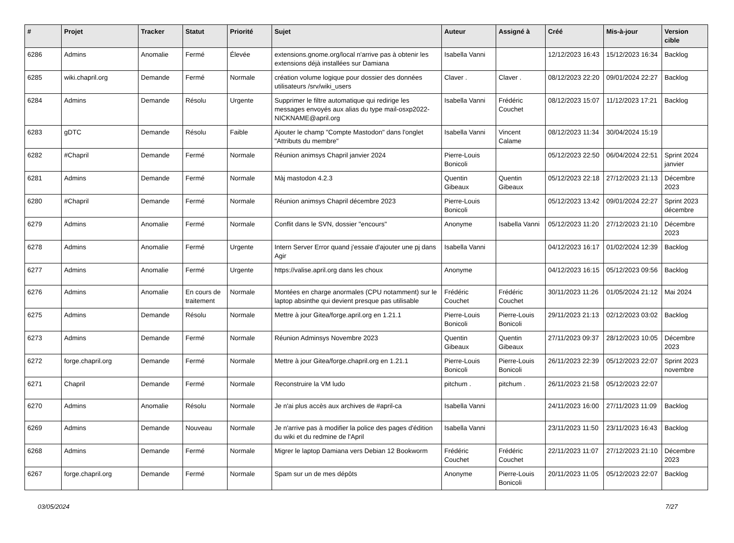| # | Projet | Tracker | Statut | Priorité | Sujet | Auteur | Assigné à | Créé | Mis-à-jour | Version cible |
| --- | --- | --- | --- | --- | --- | --- | --- | --- | --- | --- |
| 6286 | Admins | Anomalie | Fermé | Élevée | extensions.gnome.org/local n'arrive pas à obtenir les extensions déjà installées sur Damiana | Isabella Vanni | | 12/12/2023 16:43 | 15/12/2023 16:34 | Backlog |
| 6285 | wiki.chapril.org | Demande | Fermé | Normale | création volume logique pour dossier des données utilisateurs /srv/wiki_users | Claver . | Claver . | 08/12/2023 22:20 | 09/01/2024 22:27 | Backlog |
| 6284 | Admins | Demande | Résolu | Urgente | Supprimer le filtre automatique qui redirige les messages envoyés aux alias du type mail-osxp2022-NICKNAME@april.org | Isabella Vanni | Frédéric Couchet | 08/12/2023 15:07 | 11/12/2023 17:21 | Backlog |
| 6283 | gDTC | Demande | Résolu | Faible | Ajouter le champ "Compte Mastodon" dans l'onglet "Attributs du membre" | Isabella Vanni | Vincent Calame | 08/12/2023 11:34 | 30/04/2024 15:19 | |
| 6282 | #Chapril | Demande | Fermé | Normale | Réunion animsys Chapril janvier 2024 | Pierre-Louis Bonicoli | | 05/12/2023 22:50 | 06/04/2024 22:51 | Sprint 2024 janvier |
| 6281 | Admins | Demande | Fermé | Normale | Màj mastodon 4.2.3 | Quentin Gibeaux | Quentin Gibeaux | 05/12/2023 22:18 | 27/12/2023 21:13 | Décembre 2023 |
| 6280 | #Chapril | Demande | Fermé | Normale | Réunion animsys Chapril décembre 2023 | Pierre-Louis Bonicoli | | 05/12/2023 13:42 | 09/01/2024 22:27 | Sprint 2023 décembre |
| 6279 | Admins | Anomalie | Fermé | Normale | Conflit dans le SVN, dossier "encours" | Anonyme | Isabella Vanni | 05/12/2023 11:20 | 27/12/2023 21:10 | Décembre 2023 |
| 6278 | Admins | Anomalie | Fermé | Urgente | Intern Server Error quand j'essaie d'ajouter une pj dans Agir | Isabella Vanni | | 04/12/2023 16:17 | 01/02/2024 12:39 | Backlog |
| 6277 | Admins | Anomalie | Fermé | Urgente | https://valise.april.org dans les choux | Anonyme | | 04/12/2023 16:15 | 05/12/2023 09:56 | Backlog |
| 6276 | Admins | Anomalie | En cours de traitement | Normale | Montées en charge anormales (CPU notamment) sur le laptop absinthe qui devient presque pas utilisable | Frédéric Couchet | Frédéric Couchet | 30/11/2023 11:26 | 01/05/2024 21:12 | Mai 2024 |
| 6275 | Admins | Demande | Résolu | Normale | Mettre à jour Gitea/forge.april.org en 1.21.1 | Pierre-Louis Bonicoli | Pierre-Louis Bonicoli | 29/11/2023 21:13 | 02/12/2023 03:02 | Backlog |
| 6273 | Admins | Demande | Fermé | Normale | Réunion Adminsys Novembre 2023 | Quentin Gibeaux | Quentin Gibeaux | 27/11/2023 09:37 | 28/12/2023 10:05 | Décembre 2023 |
| 6272 | forge.chapril.org | Demande | Fermé | Normale | Mettre à jour Gitea/forge.chapril.org en 1.21.1 | Pierre-Louis Bonicoli | Pierre-Louis Bonicoli | 26/11/2023 22:39 | 05/12/2023 22:07 | Sprint 2023 novembre |
| 6271 | Chapril | Demande | Fermé | Normale | Reconstruire la VM ludo | pitchum . | pitchum . | 26/11/2023 21:58 | 05/12/2023 22:07 | |
| 6270 | Admins | Anomalie | Résolu | Normale | Je n'ai plus accès aux archives de #april-ca | Isabella Vanni | | 24/11/2023 16:00 | 27/11/2023 11:09 | Backlog |
| 6269 | Admins | Demande | Nouveau | Normale | Je n'arrive pas à modifier la police des pages d'édition du wiki et du redmine de l'April | Isabella Vanni | | 23/11/2023 11:50 | 23/11/2023 16:43 | Backlog |
| 6268 | Admins | Demande | Fermé | Normale | Migrer le laptop Damiana vers Debian 12 Bookworm | Frédéric Couchet | Frédéric Couchet | 22/11/2023 11:07 | 27/12/2023 21:10 | Décembre 2023 |
| 6267 | forge.chapril.org | Demande | Fermé | Normale | Spam sur un de mes dépôts | Anonyme | Pierre-Louis Bonicoli | 20/11/2023 11:05 | 05/12/2023 22:07 | Backlog |
03/05/2024 7/27